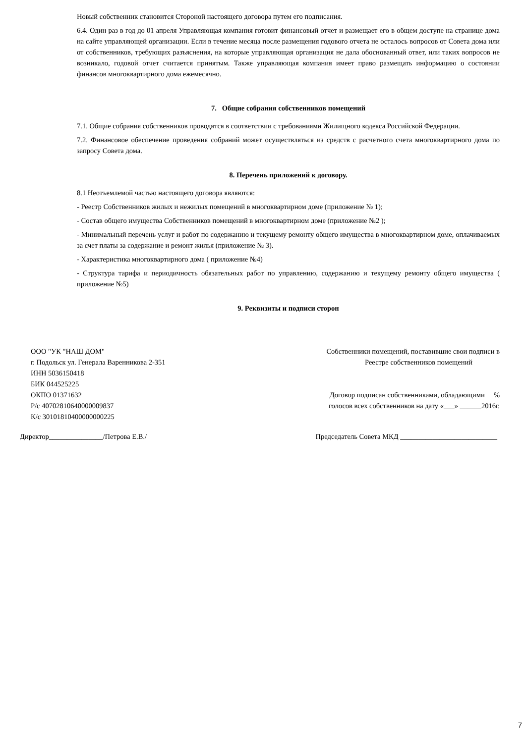Новый собственник становится Стороной настоящего договора путем его подписания.
6.4. Один раз в год до 01 апреля Управляющая компания готовит финансовый отчет и размещает его в общем доступе на странице дома на сайте управляющей организации. Если в течение месяца после размещения годового отчета не осталось вопросов от Совета дома или от собственников, требующих разъяснения, на которые управляющая организация не дала обоснованный ответ, или таких вопросов не возникало, годовой отчет считается принятым. Также управляющая компания имеет право размещать информацию о состоянии финансов многоквартирного дома ежемесячно.
7. Общие собрания собственников помещений
7.1. Общие собрания собственников проводятся в соответствии с требованиями Жилищного кодекса Российской Федерации.
7.2. Финансовое обеспечение проведения собраний может осуществляться из средств с расчетного счета многоквартирного дома по запросу Совета дома.
8. Перечень приложений к договору.
8.1 Неотъемлемой частью настоящего договора являются:
- Реестр Собственников жилых и нежилых помещений в многоквартирном доме (приложение № 1);
- Состав общего имущества Собственников помещений в многоквартирном доме (приложение №2 );
- Минимальный перечень услуг и работ по содержанию и текущему ремонту общего имущества в многоквартирном доме, оплачиваемых за счет платы за содержание и ремонт жилья (приложение № 3).
- Характеристика многоквартирного дома ( приложение №4)
- Структура тарифа и периодичность обязательных работ по управлению, содержанию и текущему ремонту общего имущества ( приложение №5)
9. Реквизиты и подписи сторон
ООО "УК "НАШ ДОМ"
г. Подольск ул. Генерала Варенникова 2-351
ИНН 5036150418
БИК 044525225
ОКПО 01371632
Р/с 40702810640000009837
К/с 30101810400000000225
Собственники помещений, поставившие свои подписи в
Реестре собственников помещений
Договор подписан собственниками, обладающими __%
голосов всех собственников на дату «___» ______2016г.
Директор_______________/Петрова Е.В./
Председатель Совета МКД ___________________________
7